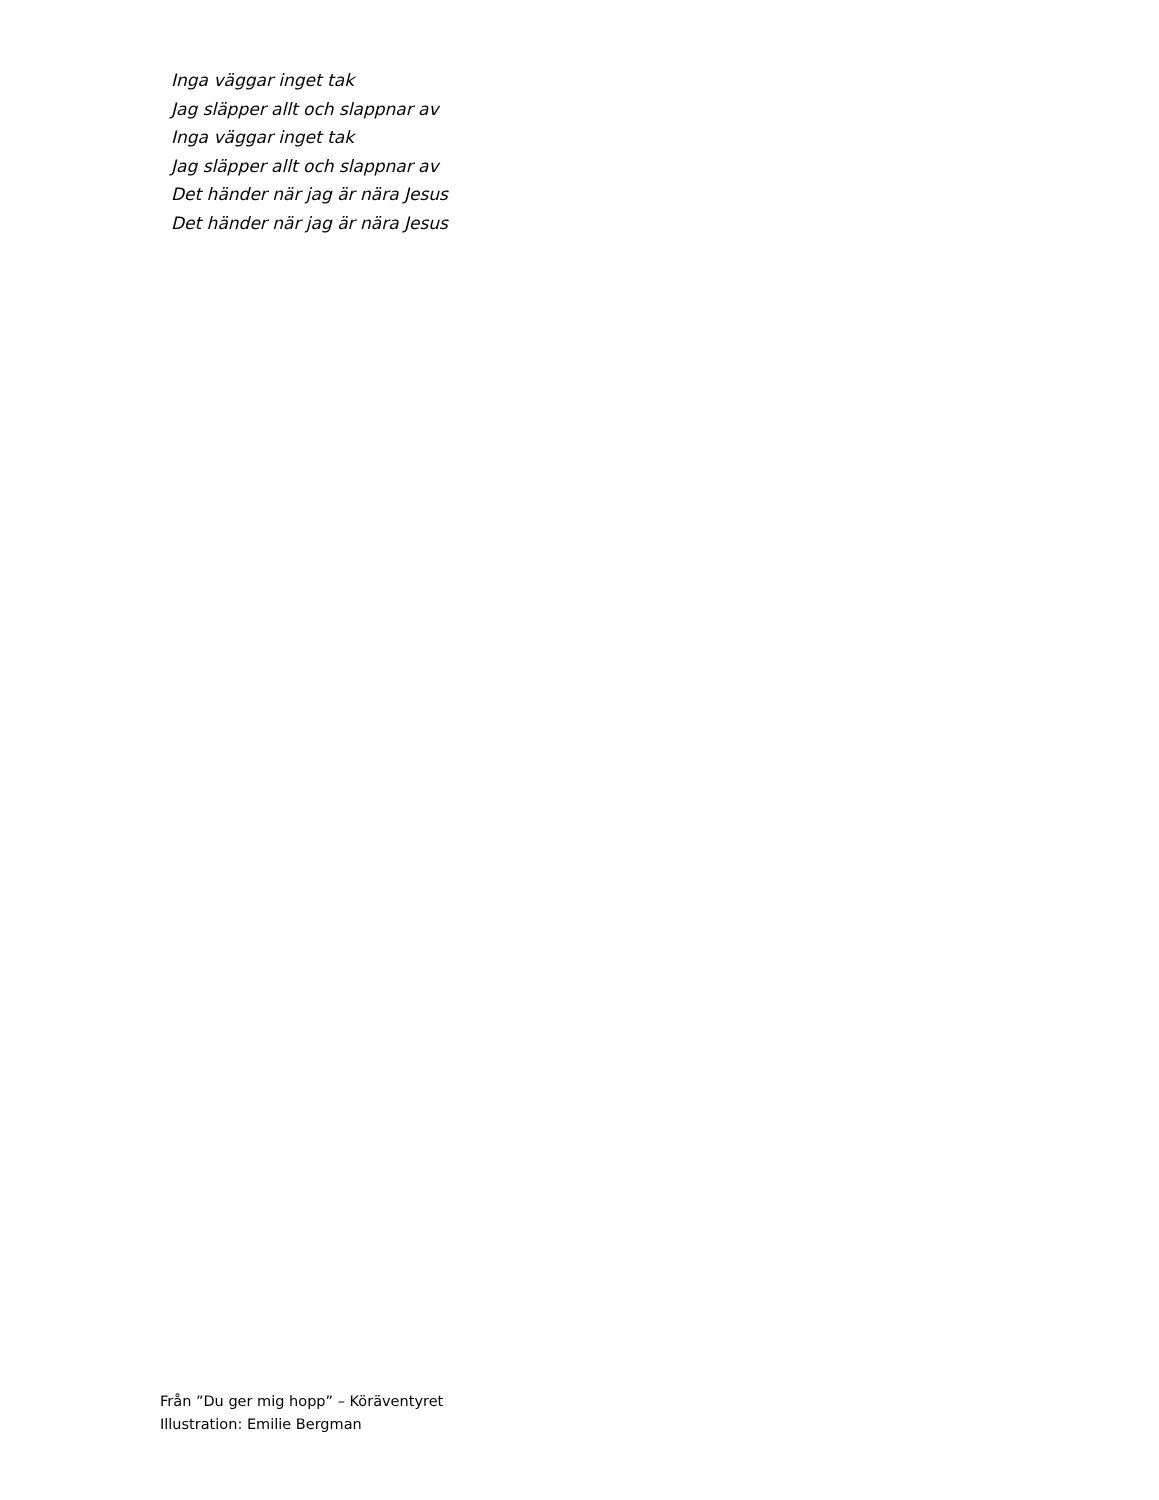Inga väggar inget tak
Jag släpper allt och slappnar av
Inga väggar inget tak
Jag släpper allt och slappnar av
Det händer när jag är nära Jesus
Det händer när jag är nära Jesus
Från ”Du ger mig hopp” – Köräventyret
Illustration: Emilie Bergman